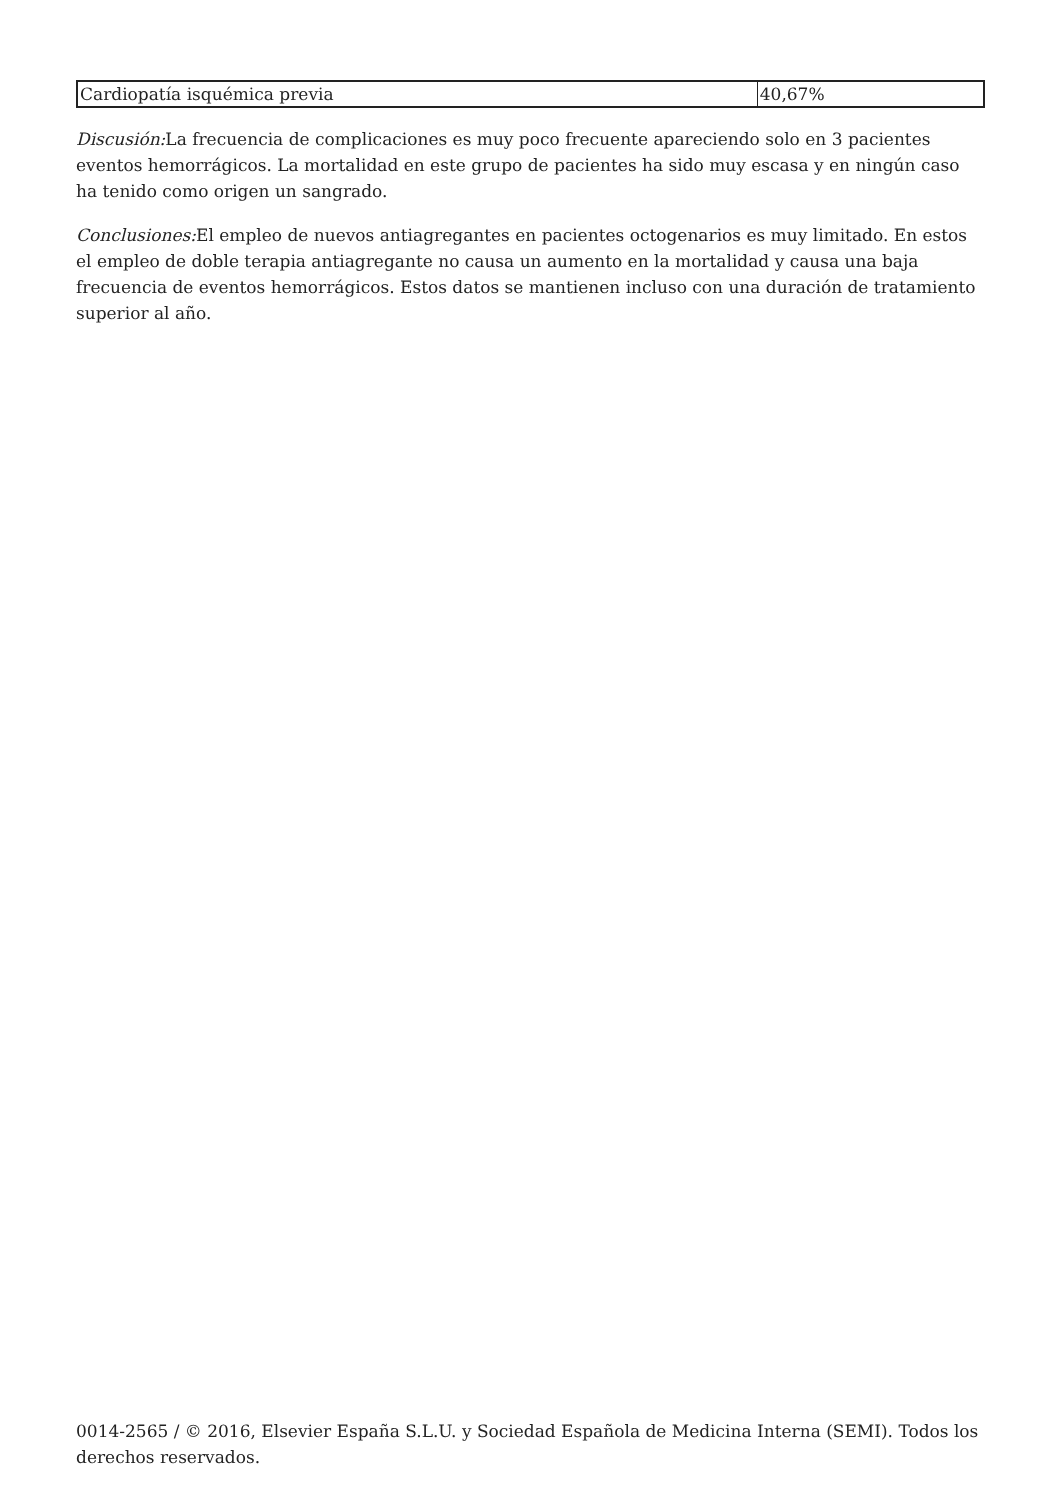| Cardiopatía isquémica previa | 40,67% |
Discusión: La frecuencia de complicaciones es muy poco frecuente apareciendo solo en 3 pacientes eventos hemorrágicos. La mortalidad en este grupo de pacientes ha sido muy escasa y en ningún caso ha tenido como origen un sangrado.
Conclusiones: El empleo de nuevos antiagregantes en pacientes octogenarios es muy limitado. En estos el empleo de doble terapia antiagregante no causa un aumento en la mortalidad y causa una baja frecuencia de eventos hemorrágicos. Estos datos se mantienen incluso con una duración de tratamiento superior al año.
0014-2565 / © 2016, Elsevier España S.L.U. y Sociedad Española de Medicina Interna (SEMI). Todos los derechos reservados.